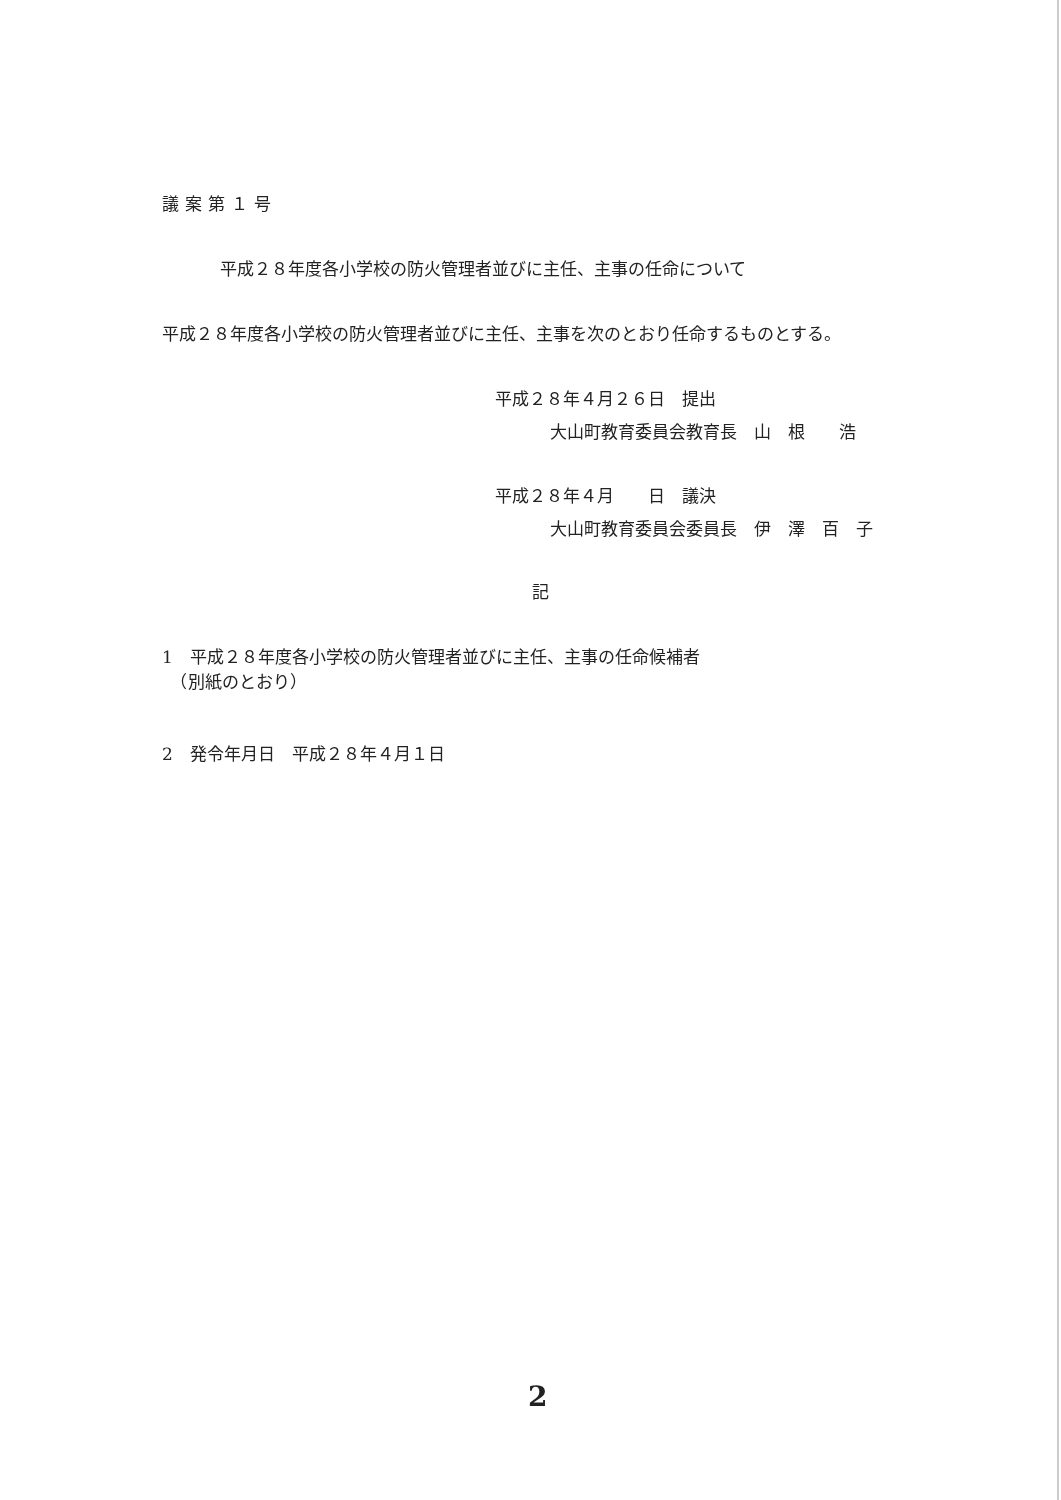議案第１号
平成２８年度各小学校の防火管理者並びに主任、主事の任命について
平成２８年度各小学校の防火管理者並びに主任、主事を次のとおり任命するものとする。
平成２８年４月２６日　提出
大山町教育委員会教育長　山　根　　浩
平成２８年４月　　日　議決
大山町教育委員会委員長　伊　澤　百　子
記
1　平成２８年度各小学校の防火管理者並びに主任、主事の任命候補者
　（別紙のとおり）
2　発令年月日　平成２８年４月１日
2